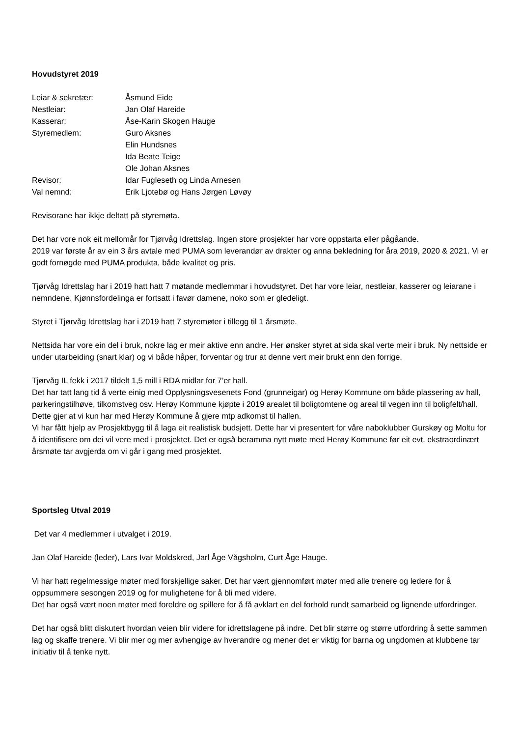Hovudstyret 2019
| Leiar & sekretær: | Åsmund Eide |
| Nestleiar: | Jan Olaf Hareide |
| Kasserar: | Åse-Karin Skogen Hauge |
| Styremedlem: | Guro Aksnes |
| | Elin Hundsnes |
| | Ida Beate Teige |
| | Ole Johan Aksnes |
| Revisor: | Idar Fugleseth og Linda Arnesen |
| Val nemnd: | Erik Ljotebø og Hans Jørgen Løvøy |
Revisorane har ikkje deltatt på styremøta.
Det har vore nok eit mellomår for Tjørvåg Idrettslag. Ingen store prosjekter har vore oppstarta eller pågåande.
2019 var første år av ein 3 års avtale med PUMA som leverandør av drakter og anna bekledning for åra 2019, 2020 & 2021. Vi er godt fornøgde med PUMA produkta, både kvalitet og pris.
Tjørvåg Idrettslag har i 2019 hatt hatt 7 møtande medlemmar i hovudstyret. Det har vore leiar, nestleiar, kasserer og leiarane i nemndene. Kjønnsfordelinga er fortsatt i favør damene, noko som er gledeligt.
Styret i Tjørvåg Idrettslag har i 2019 hatt 7 styremøter i tillegg til 1 årsmøte.
Nettsida har vore ein del i bruk, nokre lag er meir aktive enn andre. Her ønsker styret at sida skal verte meir i bruk. Ny nettside er under utarbeiding (snart klar) og vi både håper, forventar og trur at denne vert meir brukt enn den forrige.
Tjørvåg IL fekk i 2017 tildelt 1,5 mill i RDA midlar for 7’er hall.
Det har tatt lang tid å verte einig med Opplysningsvesenets Fond (grunneigar) og Herøy Kommune om både plassering av hall, parkeringstilhøve, tilkomstveg osv. Herøy Kommune kjøpte i 2019 arealet til boligtomtene og areal til vegen inn til boligfelt/hall. Dette gjer at vi kun har med Herøy Kommune å gjere mtp adkomst til hallen.
Vi har fått hjelp av Prosjektbygg til å laga eit realistisk budsjett. Dette har vi presentert for våre naboklubber Gurskøy og Moltu for å identifisere om dei vil vere med i prosjektet. Det er også beramma nytt møte med Herøy Kommune før eit evt. ekstraordinært årsmøte tar avgjerda om vi går i gang med prosjektet.
Sportsleg Utval 2019
Det var 4 medlemmer i utvalget i 2019.
Jan Olaf Hareide (leder), Lars Ivar Moldskred, Jarl Åge Vågsholm, Curt Åge Hauge.
Vi har hatt regelmessige møter med forskjellige saker. Det har vært gjennomført møter med alle trenere og ledere for å oppsummere sesongen 2019 og for mulighetene for å bli med videre.
Det har også vært noen møter med foreldre og spillere for å få avklart en del forhold rundt samarbeid og lignende utfordringer.
Det har også blitt diskutert hvordan veien blir videre for idrettslagene på indre. Det blir større og større utfordring å sette sammen lag og skaffe trenere. Vi blir mer og mer avhengige av hverandre og mener det er viktig for barna og ungdomen at klubbene tar initiativ til å tenke nytt.